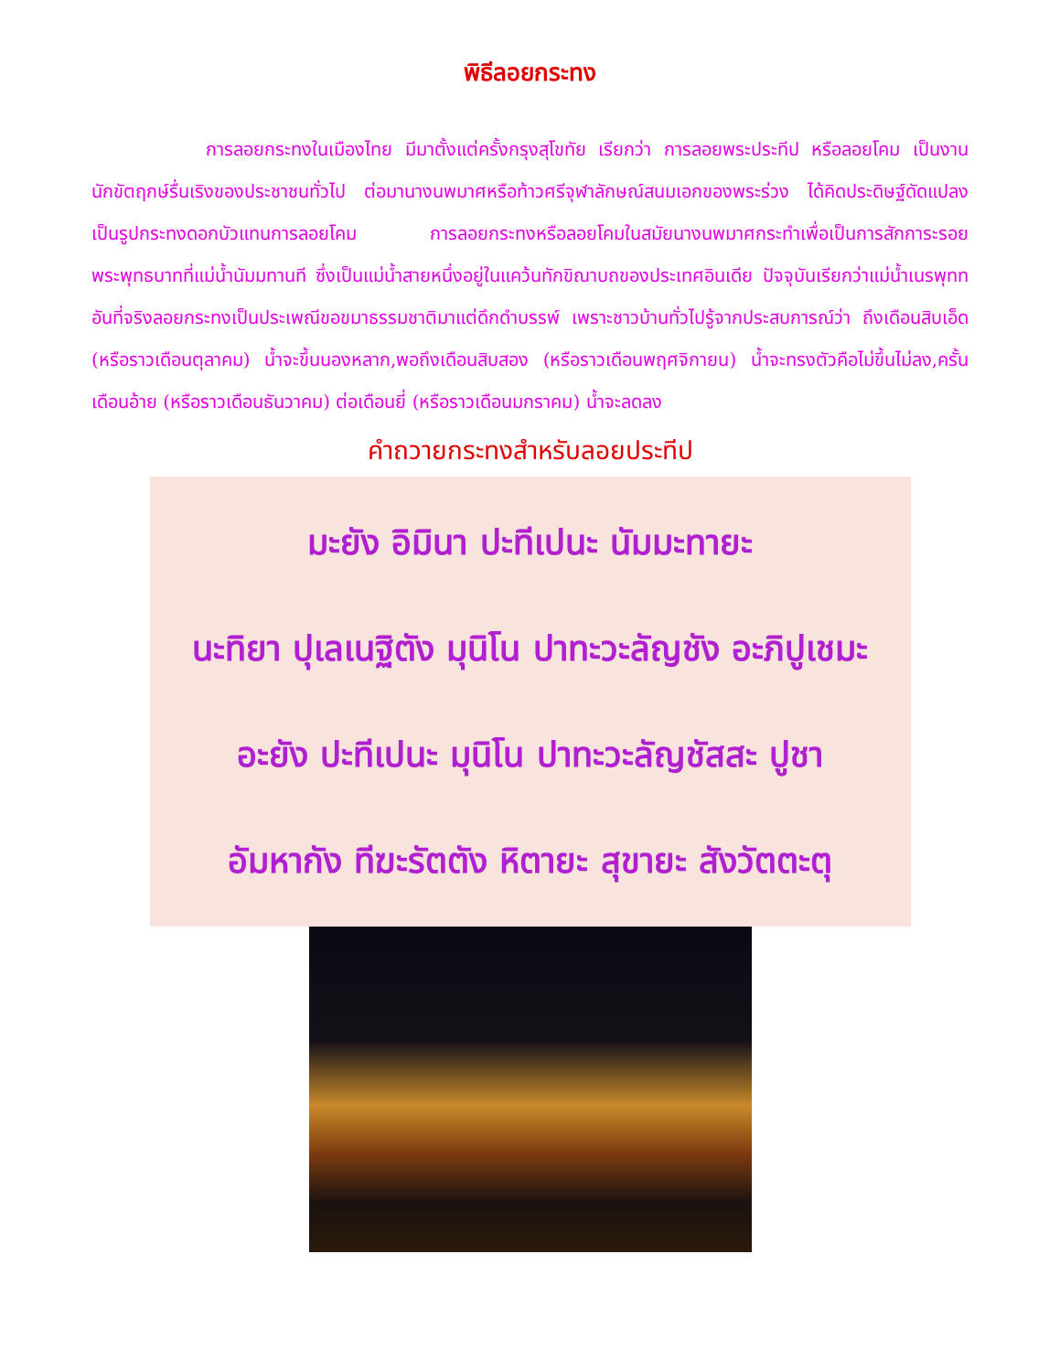พิธีลอยกระทง
การลอยกระทงในเมืองไทย มีมาตั้งแต่ครั้งกรุงสุโขทัย เรียกว่า การลอยพระประทีป หรือลอยโคม เป็นงานนักขัตฤกษ์รื่นเริงของประชาชนทั่วไป ต่อมานางนพมาศหรือท้าวศรีจุฬาลักษณ์สนมเอกของพระร่วง ได้คิดประดิษฐ์ดัดแปลงเป็นรูปกระทงดอกบัวแทนการลอยโคม การลอยกระทงหรือลอยโคมในสมัยนางนพมาศกระทำเพื่อเป็นการสักการะรอยพระพุทธบาทที่แม่น้ำนัมมทานที ซึ่งเป็นแม่น้ำสายหนึ่งอยู่ในแคว้นทักขิณาบถของประเทศอินเดีย ปัจจุบันเรียกว่าแม่น้ำเนรพุทท อันที่จริงลอยกระทงเป็นประเพณีขอขมาธรรมชาติมาแต่ดึกดำบรรพ์ เพราะชาวบ้านทั่วไปรู้จากประสบการณ์ว่า ถึงเดือนสิบเอ็ด (หรือราวเดือนตุลาคม) น้ำจะขึ้นนองหลาก,พอถึงเดือนสิบสอง (หรือราวเดือนพฤศจิกายน) น้ำจะทรงตัวคือไม่ขึ้นไม่ลง,ครั้นเดือนอ้าย (หรือราวเดือนธันวาคม) ต่อเดือนยี่ (หรือราวเดือนมกราคม) น้ำจะลดลง
คำถวายกระทงสำหรับลอยประทีป
มะยัง อิมินา ปะทีเปนะ นัมมะทายะ
นะทิยา ปุเลเนฐิตัง มุนิโน ปาทะวะลัญชัง อะภิปูเชมะ
อะยัง ปะทีเปนะ มุนิโน ปาทะวะลัญชัสสะ ปูชา
อัมหากัง ทีฆะรัตตัง หิตายะ สุขายะ สังวัตตะตุ